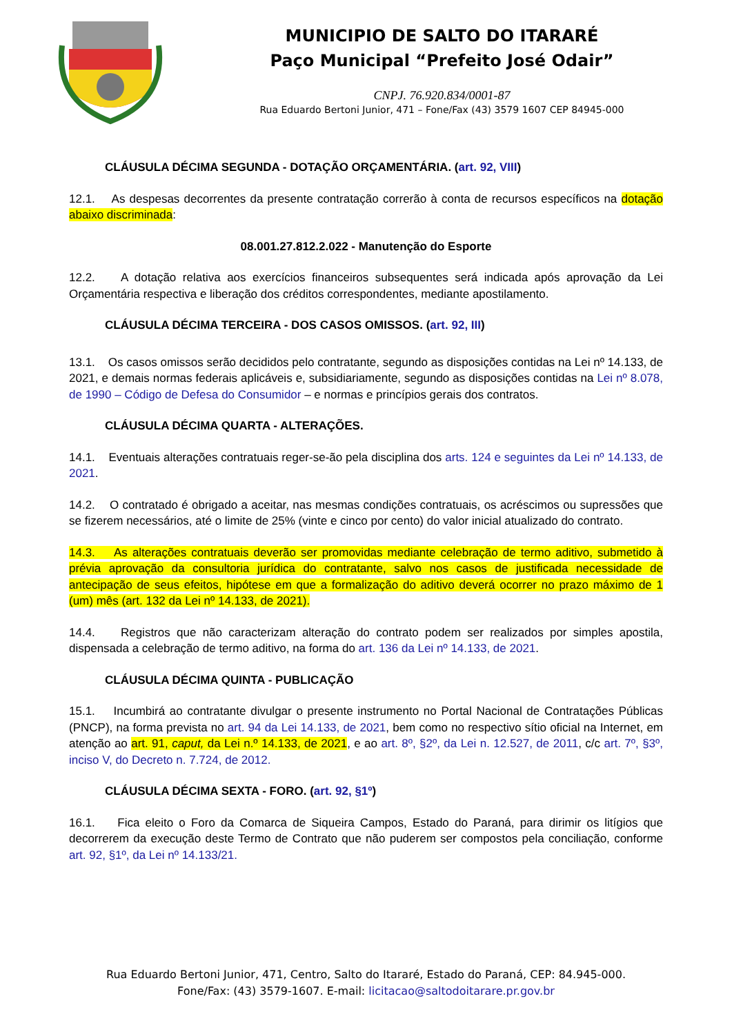MUNICIPIO DE SALTO DO ITARARÉ
Paço Municipal “Prefeito José Odair”
CNPJ. 76.920.834/0001-87
Rua Eduardo Bertoni Junior, 471 – Fone/Fax (43) 3579 1607 CEP 84945-000
CLÁUSULA DÉCIMA SEGUNDA - DOTAÇÃO ORÇAMENTÁRIA. (art. 92, VIII)
12.1. As despesas decorrentes da presente contratação correrão à conta de recursos específicos na dotação abaixo discriminada:
08.001.27.812.2.022 - Manutenção do Esporte
12.2. A dotação relativa aos exercícios financeiros subsequentes será indicada após aprovação da Lei Orçamentária respectiva e liberação dos créditos correspondentes, mediante apostilamento.
CLÁUSULA DÉCIMA TERCEIRA - DOS CASOS OMISSOS. (art. 92, III)
13.1. Os casos omissos serão decididos pelo contratante, segundo as disposições contidas na Lei nº 14.133, de 2021, e demais normas federais aplicáveis e, subsidiariamente, segundo as disposições contidas na Lei nº 8.078, de 1990 – Código de Defesa do Consumidor – e normas e princípios gerais dos contratos.
CLÁUSULA DÉCIMA QUARTA - ALTERAÇÕES.
14.1. Eventuais alterações contratuais reger-se-ão pela disciplina dos arts. 124 e seguintes da Lei nº 14.133, de 2021.
14.2. O contratado é obrigado a aceitar, nas mesmas condições contratuais, os acréscimos ou supressões que se fizerem necessários, até o limite de 25% (vinte e cinco por cento) do valor inicial atualizado do contrato.
14.3. As alterações contratuais deverão ser promovidas mediante celebração de termo aditivo, submetido à prévia aprovação da consultoria jurídica do contratante, salvo nos casos de justificada necessidade de antecipação de seus efeitos, hipótese em que a formalização do aditivo deverá ocorrer no prazo máximo de 1 (um) mês (art. 132 da Lei nº 14.133, de 2021).
14.4. Registros que não caracterizam alteração do contrato podem ser realizados por simples apostila, dispensada a celebração de termo aditivo, na forma do art. 136 da Lei nº 14.133, de 2021.
CLÁUSULA DÉCIMA QUINTA - PUBLICAÇÃO
15.1. Incumbirá ao contratante divulgar o presente instrumento no Portal Nacional de Contratações Públicas (PNCP), na forma prevista no art. 94 da Lei 14.133, de 2021, bem como no respectivo sítio oficial na Internet, em atenção ao art. 91, caput, da Lei n.º 14.133, de 2021, e ao art. 8º, §2º, da Lei n. 12.527, de 2011, c/c art. 7º, §3º, inciso V, do Decreto n. 7.724, de 2012.
CLÁUSULA DÉCIMA SEXTA - FORO. (art. 92, §1º)
16.1. Fica eleito o Foro da Comarca de Siqueira Campos, Estado do Paraná, para dirimir os litígios que decorrerem da execução deste Termo de Contrato que não puderem ser compostos pela conciliação, conforme art. 92, §1º, da Lei nº 14.133/21.
Rua Eduardo Bertoni Junior, 471, Centro, Salto do Itararé, Estado do Paraná, CEP: 84.945-000.
Fone/Fax: (43) 3579-1607. E-mail: licitacao@saltodoitarare.pr.gov.br